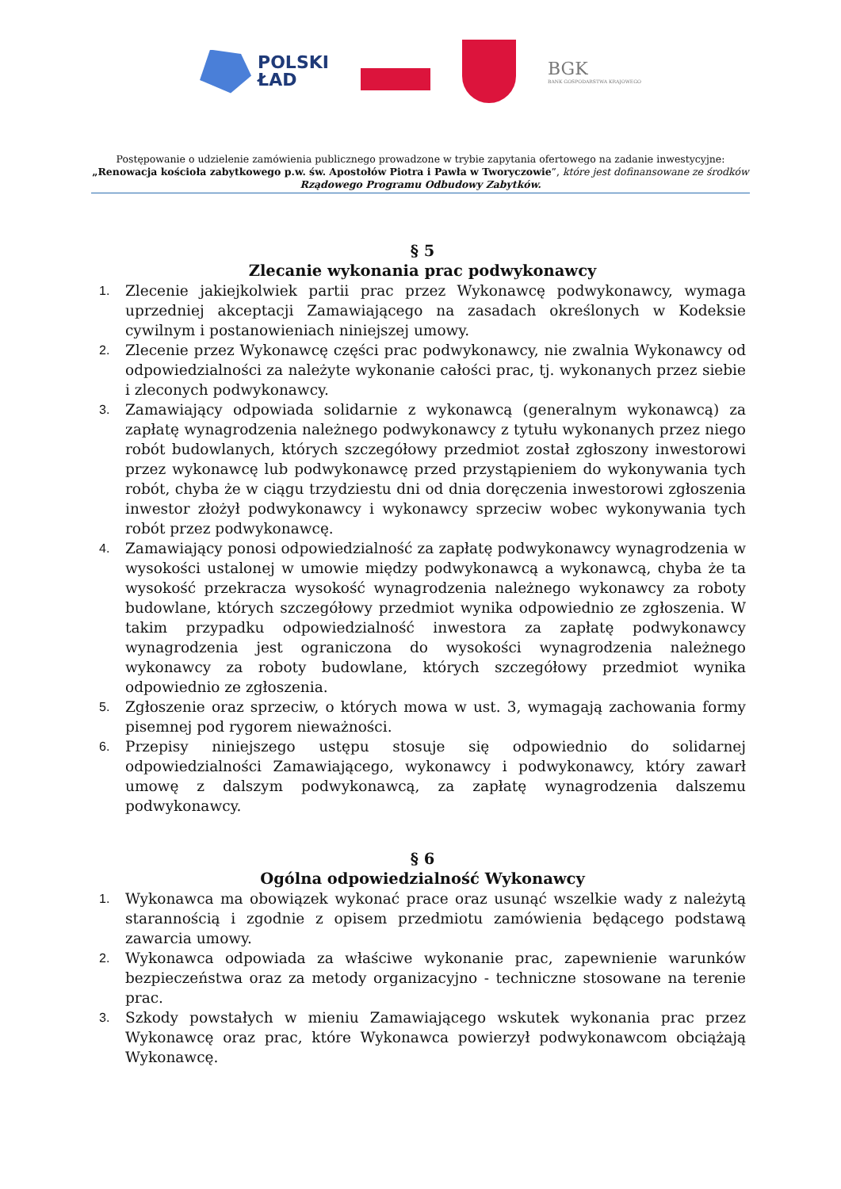POLSKI
ŁAD
BGK
BANK GOSPODARSTWA KRAJOWEGO
Postępowanie o udzielenie zamówienia publicznego prowadzone w trybie zapytania ofertowego na zadanie inwestycyjne:
„Renowacja kościoła zabytkowego p.w. św. Apostołów Piotra i Pawła w Tworyczowie”, które jest dofinansowane ze środków
Rządowego Programu Odbudowy Zabytków.
§ 5
Zlecanie wykonania prac podwykonawcy
1. Zlecenie jakiejkolwiek partii prac przez Wykonawcę podwykonawcy, wymaga uprzedniej akceptacji Zamawiającego na zasadach określonych w Kodeksie cywilnym i postanowieniach niniejszej umowy.
2. Zlecenie przez Wykonawcę części prac podwykonawcy, nie zwalnia Wykonawcy od odpowiedzialności za należyte wykonanie całości prac, tj. wykonanych przez siebie i zleconych podwykonawcy.
3. Zamawiający odpowiada solidarnie z wykonawcą (generalnym wykonawcą) za zapłatę wynagrodzenia należnego podwykonawcy z tytułu wykonanych przez niego robót budowlanych, których szczegółowy przedmiot został zgłoszony inwestorowi przez wykonawcę lub podwykonawcę przed przystąpieniem do wykonywania tych robót, chyba że w ciągu trzydziestu dni od dnia doręczenia inwestorowi zgłoszenia inwestor złożył podwykonawcy i wykonawcy sprzeciw wobec wykonywania tych robót przez podwykonawcę.
4. Zamawiający ponosi odpowiedzialność za zapłatę podwykonawcy wynagrodzenia w wysokości ustalonej w umowie między podwykonawcą a wykonawcą, chyba że ta wysokość przekracza wysokość wynagrodzenia należnego wykonawcy za roboty budowlane, których szczegółowy przedmiot wynika odpowiednio ze zgłoszenia. W takim przypadku odpowiedzialność inwestora za zapłatę podwykonawcy wynagrodzenia jest ograniczona do wysokości wynagrodzenia należnego wykonawcy za roboty budowlane, których szczegółowy przedmiot wynika odpowiednio ze zgłoszenia.
5. Zgłoszenie oraz sprzeciw, o których mowa w ust. 3, wymagają zachowania formy pisemnej pod rygorem nieważności.
6. Przepisy niniejszego ustępu stosuje się odpowiednio do solidarnej odpowiedzialności Zamawiającego, wykonawcy i podwykonawcy, który zawarł umowę z dalszym podwykonawcą, za zapłatę wynagrodzenia dalszemu podwykonawcy.
§ 6
Ogólna odpowiedzialność Wykonawcy
1. Wykonawca ma obowiązek wykonać prace oraz usunąć wszelkie wady z należytą starannością i zgodnie z opisem przedmiotu zamówienia będącego podstawą zawarcia umowy.
2. Wykonawca odpowiada za właściwe wykonanie prac, zapewnienie warunków bezpieczeństwa oraz za metody organizacyjno - techniczne stosowane na terenie prac.
3. Szkody powstałych w mieniu Zamawiającego wskutek wykonania prac przez Wykonawcę oraz prac, które Wykonawca powierzył podwykonawcom obciążają Wykonawcę.